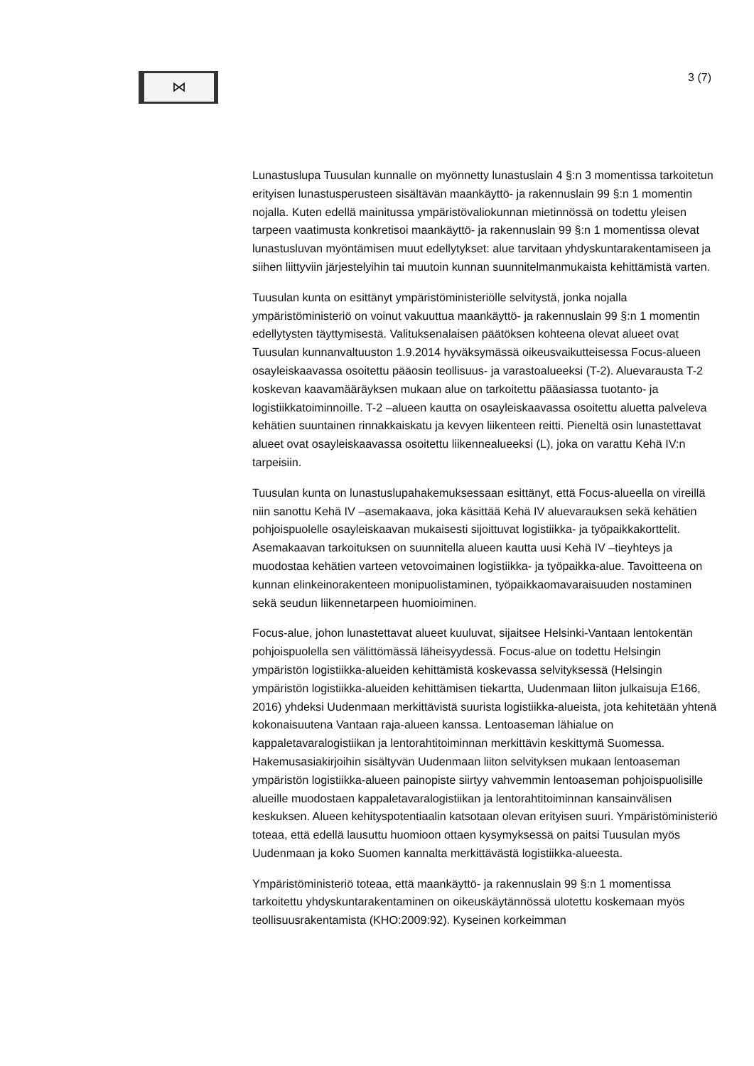⋈
3 (7)
Lunastuslupa Tuusulan kunnalle on myönnetty lunastuslain 4 §:n 3 momentissa tarkoitetun erityisen lunastusperusteen sisältävän maankäyttö- ja rakennuslain 99 §:n 1 momentin nojalla. Kuten edellä mainitussa ympäristövaliokunnan mietinnössä on todettu yleisen tarpeen vaatimusta konkretisoi maankäyttö- ja rakennuslain 99 §:n 1 momentissa olevat lunastusluvan myöntämisen muut edellytykset: alue tarvitaan yhdyskuntarakentamiseen ja siihen liittyviin järjestelyihin tai muutoin kunnan suunnitelmanmukaista kehittämistä varten.
Tuusulan kunta on esittänyt ympäristöministeriölle selvitystä, jonka nojalla ympäristöministeriö on voinut vakuuttua maankäyttö- ja rakennuslain 99 §:n 1 momentin edellytysten täyttymisestä. Valituksenalaisen päätöksen kohteena olevat alueet ovat Tuusulan kunnanvaltuuston 1.9.2014 hyväksymässä oikeusvaikutteisessa Focus-alueen osayleiskaavassa osoitettu pääosin teollisuus- ja varastoalueeksi (T-2). Aluevarausta T-2 koskevan kaavamääräyksen mukaan alue on tarkoitettu pääasiassa tuotanto- ja logistiikkatoiminnoille. T-2 –alueen kautta on osayleiskaavassa osoitettu aluetta palveleva kehätien suuntainen rinnakkaiskatu ja kevyen liikenteen reitti. Pieneltä osin lunastettavat alueet ovat osayleiskaavassa osoitettu liikennealueeksi (L), joka on varattu Kehä IV:n tarpeisiin.
Tuusulan kunta on lunastuslupahakemuksessaan esittänyt, että Focus-alueella on vireillä niin sanottu Kehä IV –asemakaava, joka käsittää Kehä IV aluevarauksen sekä kehätien pohjoispuolelle osayleiskaavan mukaisesti sijoittuvat logistiikka- ja työpaikkakorttelit. Asemakaavan tarkoituksen on suunnitella alueen kautta uusi Kehä IV –tieyhteys ja muodostaa kehätien varteen vetovoimainen logistiikka- ja työpaikka-alue. Tavoitteena on kunnan elinkeinorakenteen monipuolistaminen, työpaikkaomavaraisuuden nostaminen sekä seudun liikennetarpeen huomioiminen.
Focus-alue, johon lunastettavat alueet kuuluvat, sijaitsee Helsinki-Vantaan lentokentän pohjoispuolella sen välittömässä läheisyydessä. Focus-alue on todettu Helsingin ympäristön logistiikka-alueiden kehittämistä koskevassa selvityksessä (Helsingin ympäristön logistiikka-alueiden kehittämisen tiekartta, Uudenmaan liiton julkaisuja E166, 2016) yhdeksi Uudenmaan merkittävistä suurista logistiikka-alueista, jota kehitetään yhtenä kokonaisuutena Vantaan raja-alueen kanssa. Lentoaseman lähialue on kappaletavaralogistiikan ja lentorahtitoiminnan merkittävin keskittymä Suomessa. Hakemusasiakirjoihin sisältyvän Uudenmaan liiton selvityksen mukaan lentoaseman ympäristön logistiikka-alueen painopiste siirtyy vahvemmin lentoaseman pohjoispuolisille alueille muodostaen kappaletavaralogistiikan ja lentorahtitoiminnan kansainvälisen keskuksen. Alueen kehityspotentiaalin katsotaan olevan erityisen suuri. Ympäristöministeriö toteaa, että edellä lausuttu huomioon ottaen kysymyksessä on paitsi Tuusulan myös Uudenmaan ja koko Suomen kannalta merkittävästä logistiikka-alueesta.
Ympäristöministeriö toteaa, että maankäyttö- ja rakennuslain 99 §:n 1 momentissa tarkoitettu yhdyskuntarakentaminen on oikeuskäytännössä ulotettu koskemaan myös teollisuusrakentamista (KHO:2009:92). Kyseinen korkeimman